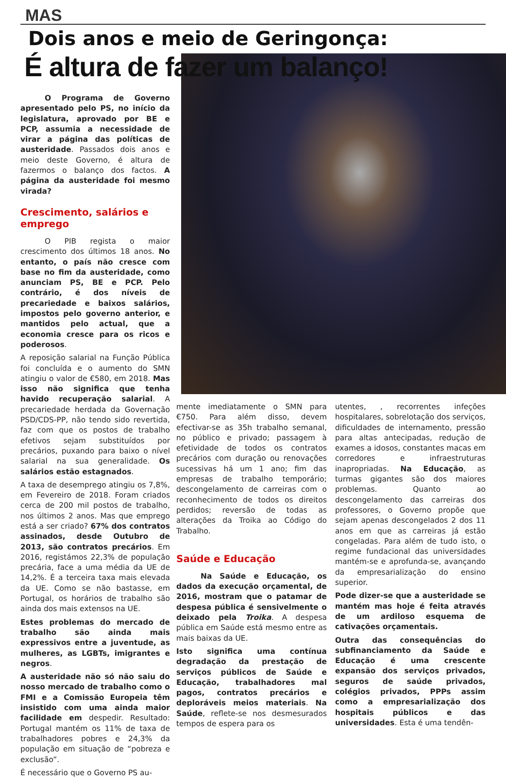MAS
Dois anos e meio de Geringonça:
É altura de fazer um balanço!
O Programa de Governo apresentado pelo PS, no início da legislatura, aprovado por BE e PCP, assumia a necessidade de virar a página das políticas de austeridade. Passados dois anos e meio deste Governo, é altura de fazermos o balanço dos factos. A página da austeridade foi mesmo virada?
Crescimento, salários e emprego
O PIB regista o maior crescimento dos últimos 18 anos. No entanto, o país não cresce com base no fim da austeridade, como anunciam PS, BE e PCP. Pelo contrário, é dos níveis de precariedade e baixos salários, impostos pelo governo anterior, e mantidos pelo actual, que a economia cresce para os ricos e poderosos.
A reposição salarial na Função Pública foi concluída e o aumento do SMN atingiu o valor de €580, em 2018. Mas isso não significa que tenha havido recuperação salarial. A precariedade herdada da Governação PSD/CDS-PP, não tendo sido revertida, faz com que os postos de trabalho efetivos sejam substituídos por precários, puxando para baixo o nível salarial na sua generalidade. Os salários estão estagnados.
A taxa de desemprego atingiu os 7,8%, em Fevereiro de 2018. Foram criados cerca de 200 mil postos de trabalho, nos últimos 2 anos. Mas que emprego está a ser criado? 67% dos contratos assinados, desde Outubro de 2013, são contratos precários. Em 2016, registámos 22,3% de população precária, face a uma média da UE de 14,2%. É a terceira taxa mais elevada da UE. Como se não bastasse, em Portugal, os horários de trabalho são ainda dos mais extensos na UE.
Estes problemas do mercado de trabalho são ainda mais expressivos entre a juventude, as mulheres, as LGBTs, imigrantes e negros.
A austeridade não só não saiu do nosso mercado de trabalho como o FMI e a Comissão Europeia têm insistido com uma ainda maior facilidade em despedir. Resultado: Portugal mantém os 11% de taxa de trabalhadores pobres e 24,3% da população em situação de “pobreza e exclusão”.
É necessário que o Governo PS au-
mente imediatamente o SMN para €750. Para além disso, devem efectivar-se as 35h trabalho semanal, no público e privado; passagem à efetividade de todos os contratos precários com duração ou renovações sucessivas há um 1 ano; fim das empresas de trabalho temporário; descongelamento de carreiras com o reconhecimento de todos os direitos perdidos; reversão de todas as alterações da Troika ao Código do Trabalho.
Saúde e Educação
Na Saúde e Educação, os dados da execução orçamental, de 2016, mostram que o patamar de despesa pública é sensivelmente o deixado pela Troika. A despesa pública em Saúde está mesmo entre as mais baixas da UE.
Isto significa uma contínua degradação da prestação de serviços públicos de Saúde e Educação, trabalhadores mal pagos, contratos precários e deploráveis meios materiais. Na Saúde, reflete-se nos desmesurados tempos de espera para os
utentes, , recorrentes infeções hospitalares, sobrelotação dos serviços, dificuldades de internamento, pressão para altas antecipadas, redução de exames a idosos, constantes macas em corredores e infraestruturas inapropriadas. Na Educação, as turmas gigantes são dos maiores problemas. Quanto ao descongelamento das carreiras dos professores, o Governo propõe que sejam apenas descongelados 2 dos 11 anos em que as carreiras já estão congeladas. Para além de tudo isto, o regime fundacional das universidades mantém-se e aprofunda-se, avançando da empresarialização do ensino superior.
Pode dizer-se que a austeridade se mantém mas hoje é feita através de um ardiloso esquema de cativações orçamentais.
Outra das consequências do subfinanciamento da Saúde e Educação é uma crescente expansão dos serviços privados, seguros de saúde privados, colégios privados, PPPs assim como a empresarialização dos hospitais públicos e das universidades. Esta é uma tendên-